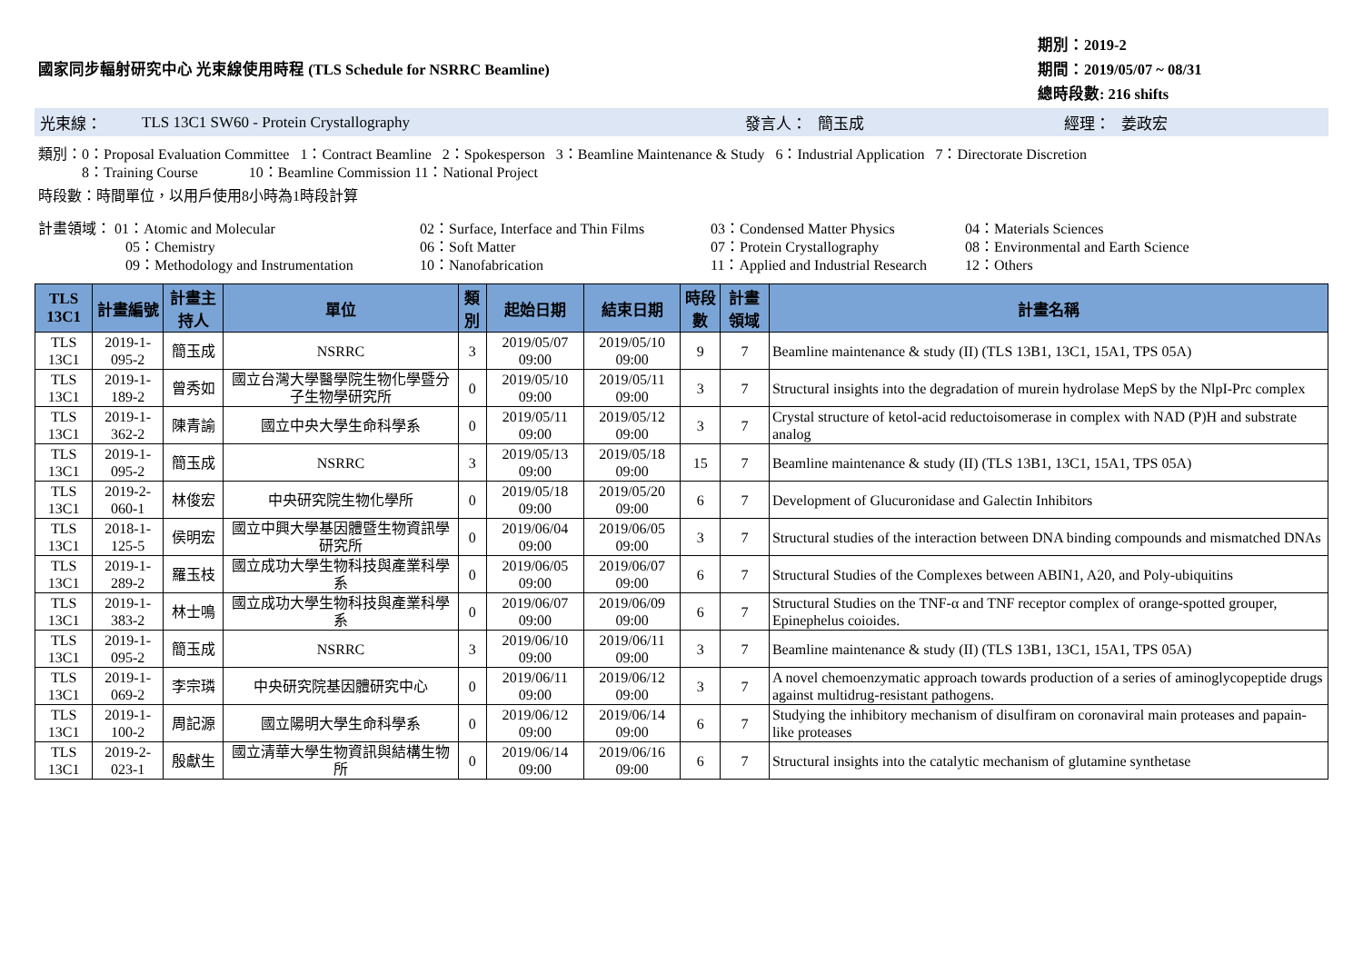國家同步輻射研究中心 光束線使用時程 (TLS Schedule for NSRRC Beamline)
期別：2019-2
期間：2019/05/07 ~ 08/31
總時段數: 216 shifts
光束線： TLS 13C1 SW60 - Protein Crystallography 發言人： 簡玉成 經理： 姜政宏
類別：0：Proposal Evaluation Committee 1：Contract Beamline 2：Spokesperson 3：Beamline Maintenance & Study 6：Industrial Application 7：Directorate Discretion
8：Training Course 10：Beamline Commission 11：National Project
時段數：時間單位，以用戶使用8小時為1時段計算
計畫領域： 01：Atomic and Molecular
02：Surface, Interface and Thin Films
03：Condensed Matter Physics
04：Materials Sciences
05：Chemistry
06：Soft Matter
07：Protein Crystallography
08：Environmental and Earth Science
09：Methodology and Instrumentation
10：Nanofabrication
11：Applied and Industrial Research
12：Others
| TLS 13C1 | 計畫編號 | 計畫主持人 | 單位 | 類別 | 起始日期 | 結束日期 | 時段數 | 計畫領域 | 計畫名稱 |
| --- | --- | --- | --- | --- | --- | --- | --- | --- | --- |
| TLS 13C1 | 2019-1-095-2 | 簡玉成 | NSRRC | 3 | 2019/05/07 09:00 | 2019/05/10 09:00 | 9 | 7 | Beamline maintenance & study (II) (TLS 13B1, 13C1, 15A1, TPS 05A) |
| TLS 13C1 | 2019-1-189-2 | 曾秀如 | 國立台灣大學醫學院生物化學暨分子生物學研究所 | 0 | 2019/05/10 09:00 | 2019/05/11 09:00 | 3 | 7 | Structural insights into the degradation of murein hydrolase MepS by the NlpI-Prc complex |
| TLS 13C1 | 2019-1-362-2 | 陳青諭 | 國立中央大學生命科學系 | 0 | 2019/05/11 09:00 | 2019/05/12 09:00 | 3 | 7 | Crystal structure of ketol-acid reductoisomerase in complex with NAD (P)H and substrate analog |
| TLS 13C1 | 2019-1-095-2 | 簡玉成 | NSRRC | 3 | 2019/05/13 09:00 | 2019/05/18 09:00 | 15 | 7 | Beamline maintenance & study (II) (TLS 13B1, 13C1, 15A1, TPS 05A) |
| TLS 13C1 | 2019-2-060-1 | 林俊宏 | 中央研究院生物化學所 | 0 | 2019/05/18 09:00 | 2019/05/20 09:00 | 6 | 7 | Development of Glucuronidase and Galectin Inhibitors |
| TLS 13C1 | 2018-1-125-5 | 侯明宏 | 國立中興大學基因體暨生物資訊學研究所 | 0 | 2019/06/04 09:00 | 2019/06/05 09:00 | 3 | 7 | Structural studies of the interaction between DNA binding compounds and mismatched DNAs |
| TLS 13C1 | 2019-1-289-2 | 羅玉枝 | 國立成功大學生物科技與產業科學系 | 0 | 2019/06/05 09:00 | 2019/06/07 09:00 | 6 | 7 | Structural Studies of the Complexes between ABIN1, A20, and Poly-ubiquitins |
| TLS 13C1 | 2019-1-383-2 | 林士鳴 | 國立成功大學生物科技與產業科學系 | 0 | 2019/06/07 09:00 | 2019/06/09 09:00 | 6 | 7 | Structural Studies on the TNF-α and TNF receptor complex of orange-spotted grouper, Epinephelus coioides. |
| TLS 13C1 | 2019-1-095-2 | 簡玉成 | NSRRC | 3 | 2019/06/10 09:00 | 2019/06/11 09:00 | 3 | 7 | Beamline maintenance & study (II) (TLS 13B1, 13C1, 15A1, TPS 05A) |
| TLS 13C1 | 2019-1-069-2 | 李宗璘 | 中央研究院基因體研究中心 | 0 | 2019/06/11 09:00 | 2019/06/12 09:00 | 3 | 7 | A novel chemoenzymatic approach towards production of a series of aminoglycopeptide drugs against multidrug-resistant pathogens. |
| TLS 13C1 | 2019-1-100-2 | 周記源 | 國立陽明大學生命科學系 | 0 | 2019/06/12 09:00 | 2019/06/14 09:00 | 6 | 7 | Studying the inhibitory mechanism of disulfiram on coronaviral main proteases and papain-like proteases |
| TLS 13C1 | 2019-2-023-1 | 殷獻生 | 國立清華大學生物資訊與結構生物所 | 0 | 2019/06/14 09:00 | 2019/06/16 09:00 | 6 | 7 | Structural insights into the catalytic mechanism of glutamine synthetase |